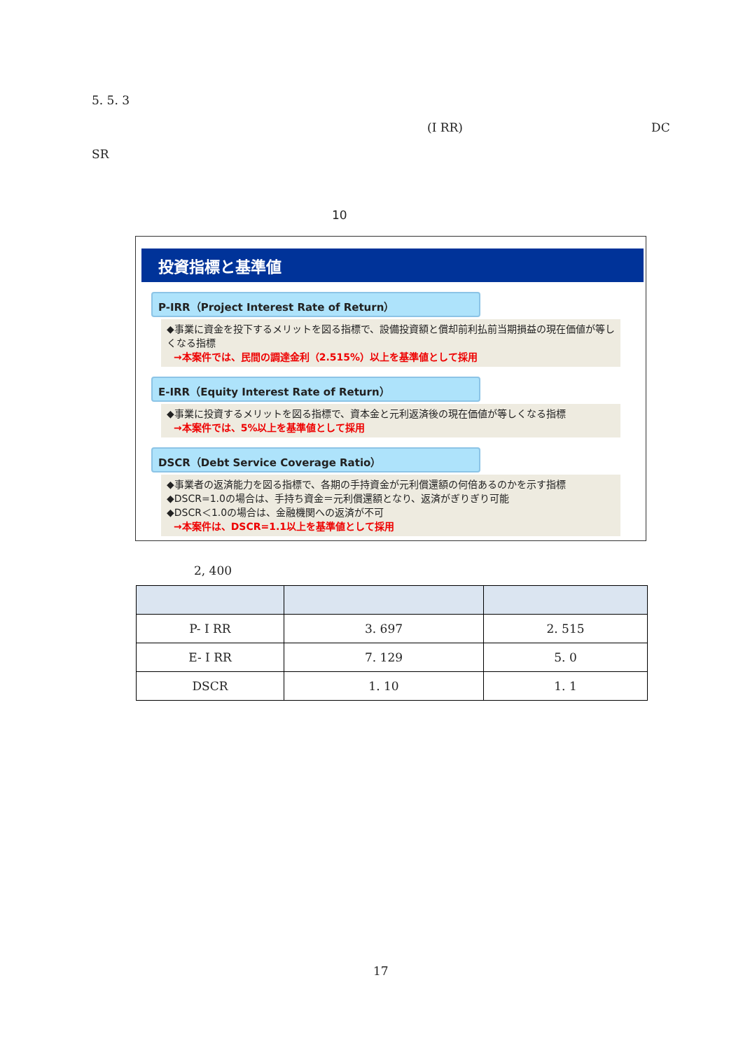5. 5. 3
(I RR) DC
SR
10
投資指標と基準値
P-IRR（Project Interest Rate of Return）
◆事業に資金を投下するメリットを図る指標で、設備投資額と償却前利払前当期損益の現在価値が等しくなる指標
→本案件では、民間の調達金利（2.515%）以上を基準値として採用
E-IRR（Equity Interest Rate of Return）
◆事業に投資するメリットを図る指標で、資本金と元利返済後の現在価値が等しくなる指標
→本案件では、5%以上を基準値として採用
DSCR（Debt Service Coverage Ratio）
◆事業者の返済能力を図る指標で、各期の手持資金が元利償還額の何倍あるのかを示す指標
◆DSCR=1.0の場合は、手持ち資金＝元利償還額となり、返済がぎりぎり可能
◆DSCR＜1.0の場合は、金融機関への返済が不可
→本案件は、DSCR=1.1以上を基準値として採用
2, 400
| P- I RR | 3. 697 | 2. 515 |
| E- I RR | 7. 129 | 5. 0 |
| DSCR | 1. 10 | 1. 1 |
17